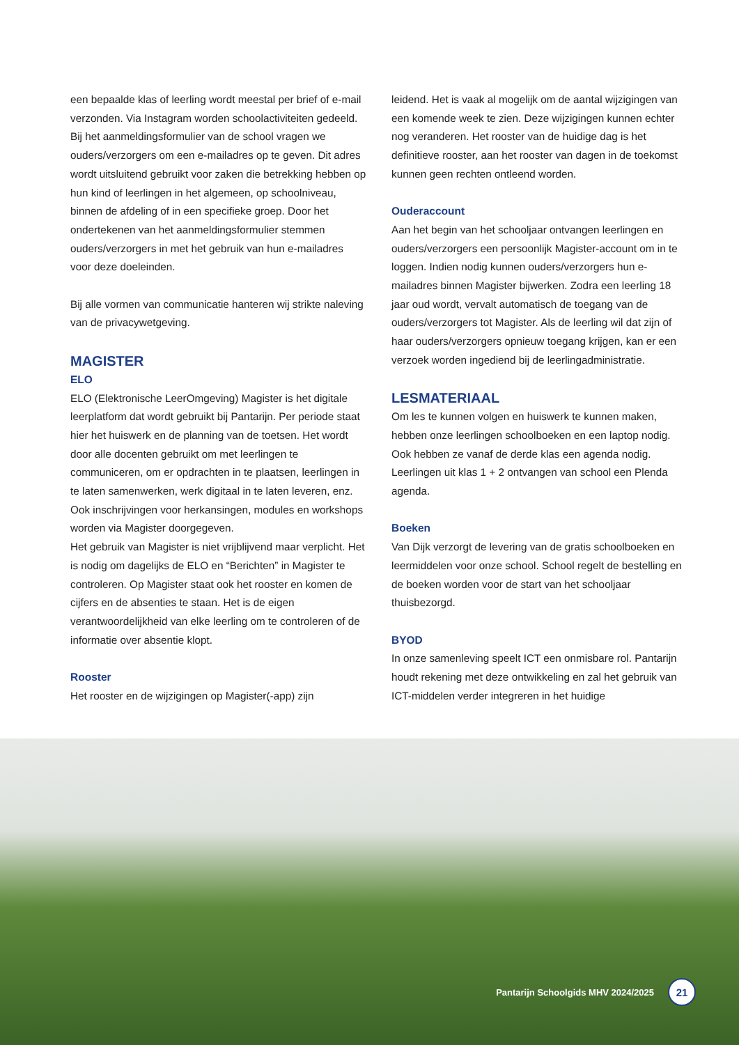een bepaalde klas of leerling wordt meestal per brief of e-mail verzonden. Via Instagram worden schoolactiviteiten gedeeld. Bij het aanmeldingsformulier van de school vragen we ouders/verzorgers om een e-mailadres op te geven. Dit adres wordt uitsluitend gebruikt voor zaken die betrekking hebben op hun kind of leerlingen in het algemeen, op schoolniveau, binnen de afdeling of in een specifieke groep. Door het ondertekenen van het aanmeldingsformulier stemmen ouders/verzorgers in met het gebruik van hun e-mailadres voor deze doeleinden.
Bij alle vormen van communicatie hanteren wij strikte naleving van de privacywetgeving.
MAGISTER
ELO
ELO (Elektronische LeerOmgeving) Magister is het digitale leerplatform dat wordt gebruikt bij Pantarijn. Per periode staat hier het huiswerk en de planning van de toetsen. Het wordt door alle docenten gebruikt om met leerlingen te communiceren, om er opdrachten in te plaatsen, leerlingen in te laten samenwerken, werk digitaal in te laten leveren, enz. Ook inschrijvingen voor herkansingen, modules en workshops worden via Magister doorgegeven.
Het gebruik van Magister is niet vrijblijvend maar verplicht. Het is nodig om dagelijks de ELO en “Berichten” in Magister te controleren. Op Magister staat ook het rooster en komen de cijfers en de absenties te staan. Het is de eigen verantwoordelijkheid van elke leerling om te controleren of de informatie over absentie klopt.
Rooster
Het rooster en de wijzigingen op Magister(-app) zijn
leidend. Het is vaak al mogelijk om de aantal wijzigingen van een komende week te zien. Deze wijzigingen kunnen echter nog veranderen. Het rooster van de huidige dag is het definitieve rooster, aan het rooster van dagen in de toekomst kunnen geen rechten ontleend worden.
Ouderaccount
Aan het begin van het schooljaar ontvangen leerlingen en ouders/verzorgers een persoonlijk Magister-account om in te loggen. Indien nodig kunnen ouders/verzorgers hun e-mailadres binnen Magister bijwerken. Zodra een leerling 18 jaar oud wordt, vervalt automatisch de toegang van de ouders/verzorgers tot Magister. Als de leerling wil dat zijn of haar ouders/verzorgers opnieuw toegang krijgen, kan er een verzoek worden ingediend bij de leerlingadministratie.
LESMATERIAAL
Om les te kunnen volgen en huiswerk te kunnen maken, hebben onze leerlingen schoolboeken en een laptop nodig. Ook hebben ze vanaf de derde klas een agenda nodig. Leerlingen uit klas 1 + 2 ontvangen van school een Plenda agenda.
Boeken
Van Dijk verzorgt de levering van de gratis schoolboeken en leermiddelen voor onze school. School regelt de bestelling en de boeken worden voor de start van het schooljaar thuisbezorgd.
BYOD
In onze samenleving speelt ICT een onmisbare rol. Pantarijn houdt rekening met deze ontwikkeling en zal het gebruik van ICT-middelen verder integreren in het huidige
Pantarijn Schoolgids MHV 2024/2025 21